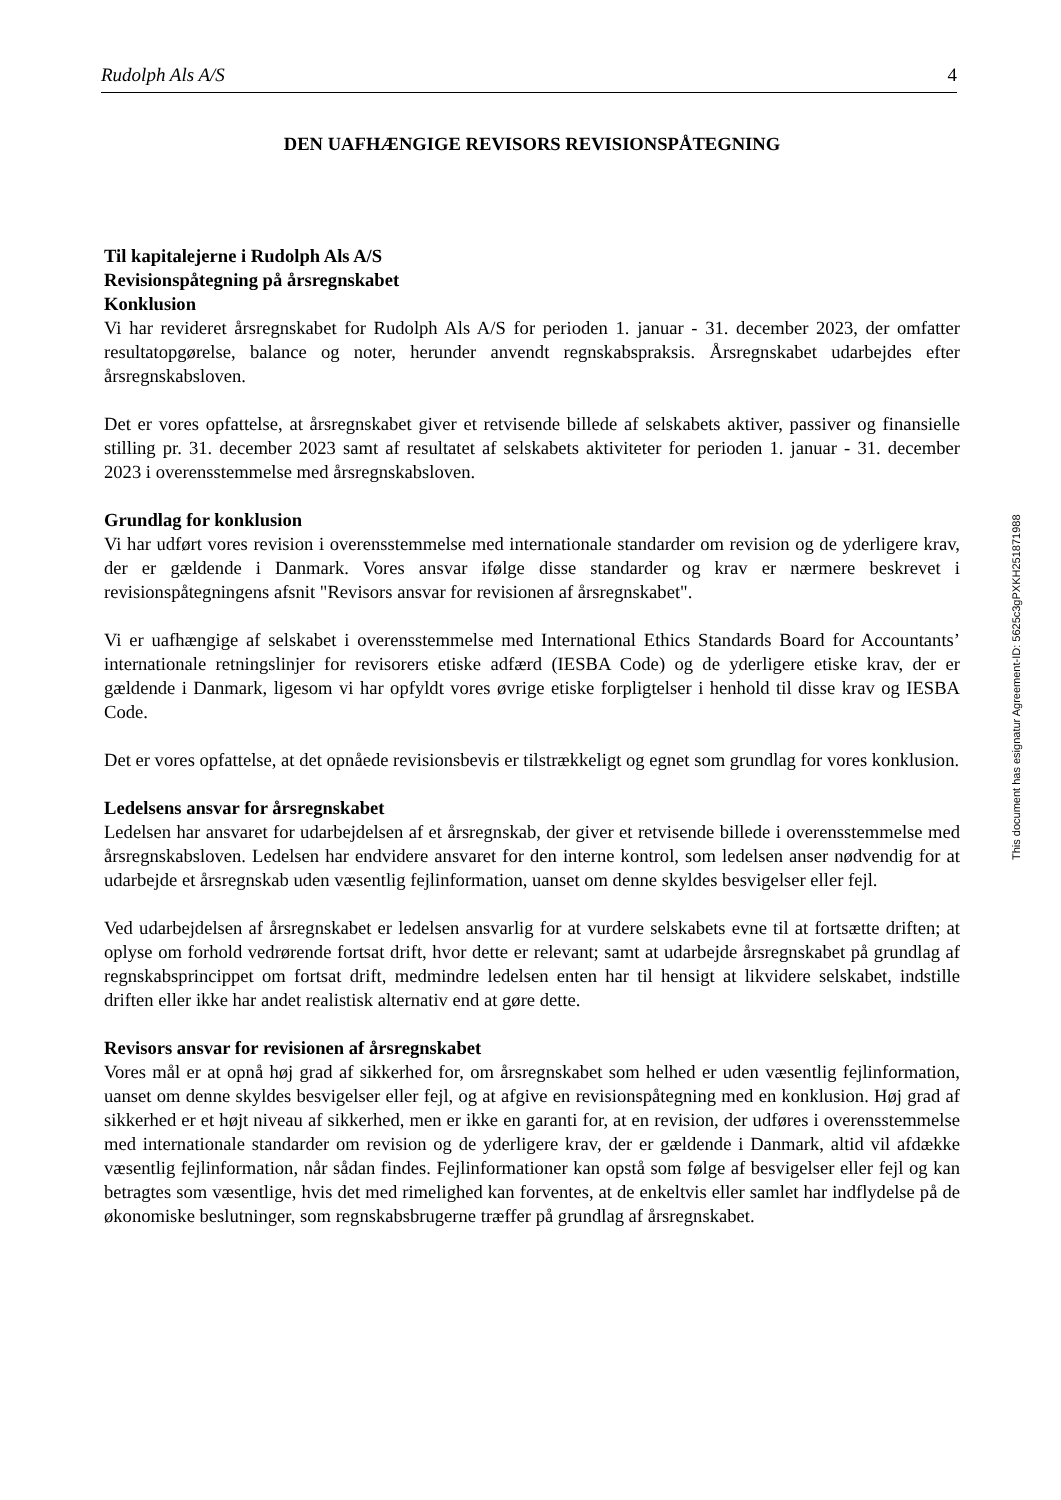Rudolph Als A/S 4
DEN UAFHÆNGIGE REVISORS REVISIONSPÅTEGNING
Til kapitalejerne i Rudolph Als A/S
Revisionspåtegning på årsregnskabet
Konklusion
Vi har revideret årsregnskabet for Rudolph Als A/S for perioden 1. januar - 31. december 2023, der omfatter resultatopgørelse, balance og noter, herunder anvendt regnskabspraksis. Årsregnskabet udarbejdes efter årsregnskabsloven.
Det er vores opfattelse, at årsregnskabet giver et retvisende billede af selskabets aktiver, passiver og finansielle stilling pr. 31. december 2023 samt af resultatet af selskabets aktiviteter for perioden 1. januar - 31. december 2023 i overensstemmelse med årsregnskabsloven.
Grundlag for konklusion
Vi har udført vores revision i overensstemmelse med internationale standarder om revision og de yderligere krav, der er gældende i Danmark. Vores ansvar ifølge disse standarder og krav er nærmere beskrevet i revisionspåtegningens afsnit "Revisors ansvar for revisionen af årsregnskabet".
Vi er uafhængige af selskabet i overensstemmelse med International Ethics Standards Board for Accountants’ internationale retningslinjer for revisorers etiske adfærd (IESBA Code) og de yderligere etiske krav, der er gældende i Danmark, ligesom vi har opfyldt vores øvrige etiske forpligtelser i henhold til disse krav og IESBA Code.
Det er vores opfattelse, at det opnåede revisionsbevis er tilstrækkeligt og egnet som grundlag for vores konklusion.
Ledelsens ansvar for årsregnskabet
Ledelsen har ansvaret for udarbejdelsen af et årsregnskab, der giver et retvisende billede i overensstemmelse med årsregnskabsloven. Ledelsen har endvidere ansvaret for den interne kontrol, som ledelsen anser nødvendig for at udarbejde et årsregnskab uden væsentlig fejlinformation, uanset om denne skyldes besvigelser eller fejl.
Ved udarbejdelsen af årsregnskabet er ledelsen ansvarlig for at vurdere selskabets evne til at fortsætte driften; at oplyse om forhold vedrørende fortsat drift, hvor dette er relevant; samt at udarbejde årsregnskabet på grundlag af regnskabsprincippet om fortsat drift, medmindre ledelsen enten har til hensigt at likvidere selskabet, indstille driften eller ikke har andet realistisk alternativ end at gøre dette.
Revisors ansvar for revisionen af årsregnskabet
Vores mål er at opnå høj grad af sikkerhed for, om årsregnskabet som helhed er uden væsentlig fejlinformation, uanset om denne skyldes besvigelser eller fejl, og at afgive en revisionspåtegning med en konklusion. Høj grad af sikkerhed er et højt niveau af sikkerhed, men er ikke en garanti for, at en revision, der udføres i overensstemmelse med internationale standarder om revision og de yderligere krav, der er gældende i Danmark, altid vil afdække væsentlig fejlinformation, når sådan findes. Fejlinformationer kan opstå som følge af besvigelser eller fejl og kan betragtes som væsentlige, hvis det med rimelighed kan forventes, at de enkeltvis eller samlet har indflydelse på de økonomiske beslutninger, som regnskabsbrugerne træffer på grundlag af årsregnskabet.
This document has esignatur Agreement-ID: 5625c3gPXKH251871988